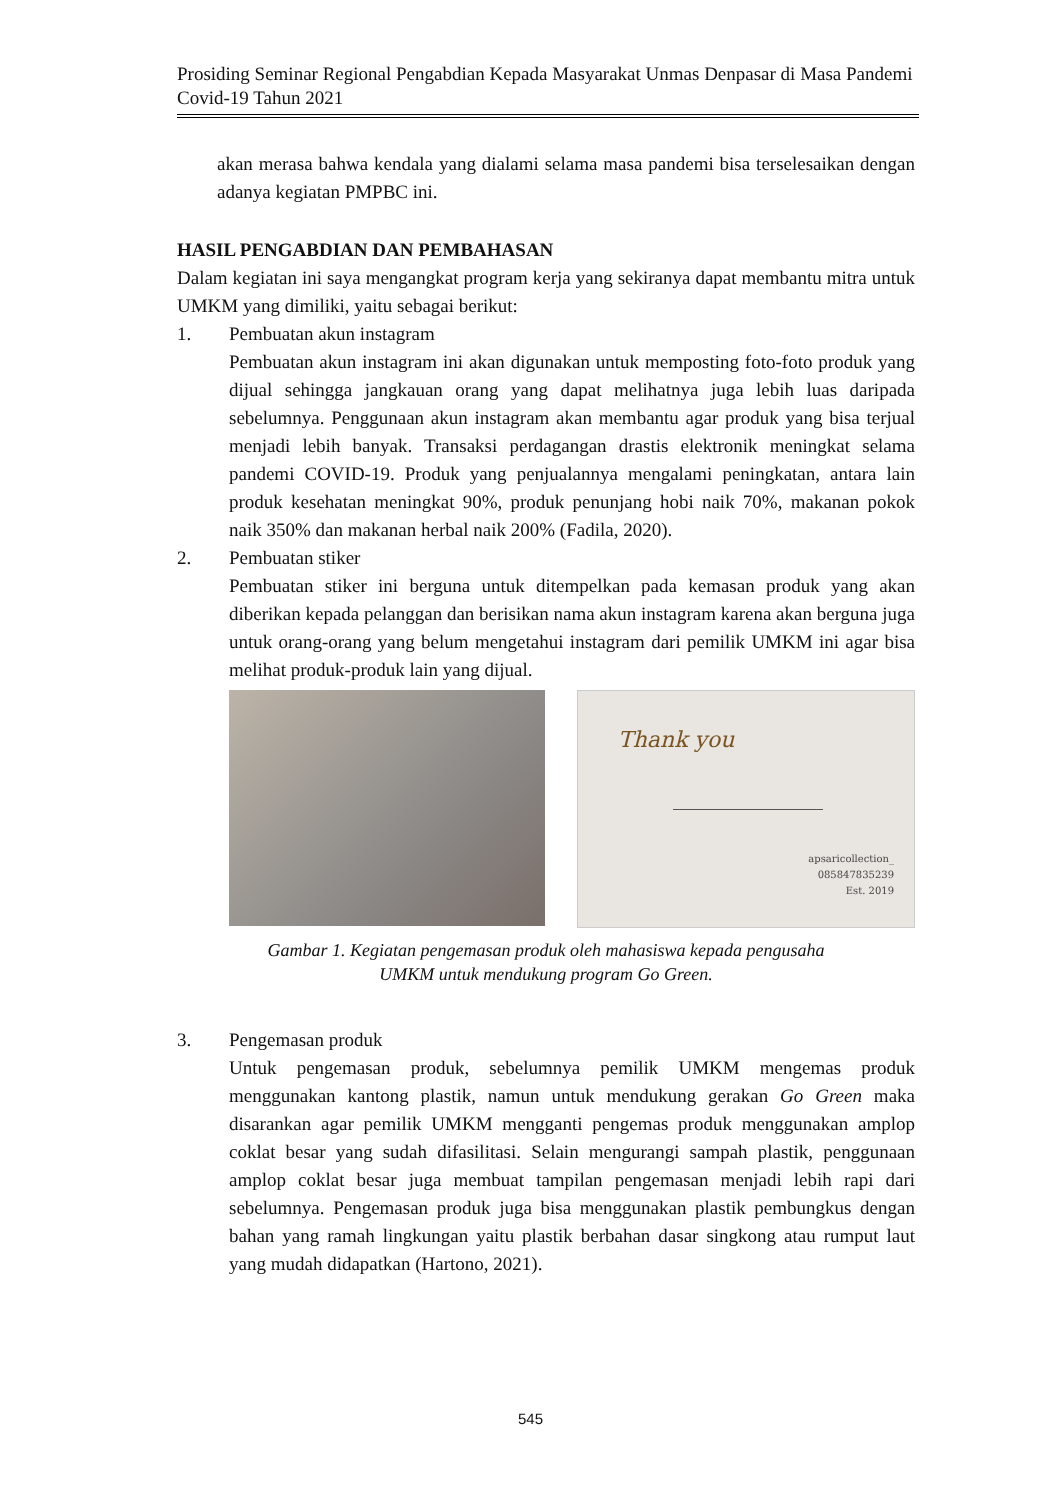Prosiding Seminar Regional Pengabdian Kepada Masyarakat Unmas Denpasar di Masa Pandemi Covid-19 Tahun 2021
akan merasa bahwa kendala yang dialami selama masa pandemi bisa terselesaikan dengan adanya kegiatan PMPBC ini.
HASIL PENGABDIAN DAN PEMBAHASAN
Dalam kegiatan ini saya mengangkat program kerja yang sekiranya dapat membantu mitra untuk UMKM yang dimiliki, yaitu sebagai berikut:
1. Pembuatan akun instagram
Pembuatan akun instagram ini akan digunakan untuk memposting foto-foto produk yang dijual sehingga jangkauan orang yang dapat melihatnya juga lebih luas daripada sebelumnya. Penggunaan akun instagram akan membantu agar produk yang bisa terjual menjadi lebih banyak. Transaksi perdagangan drastis elektronik meningkat selama pandemi COVID-19. Produk yang penjualannya mengalami peningkatan, antara lain produk kesehatan meningkat 90%, produk penunjang hobi naik 70%, makanan pokok naik 350% dan makanan herbal naik 200% (Fadila, 2020).
2. Pembuatan stiker
Pembuatan stiker ini berguna untuk ditempelkan pada kemasan produk yang akan diberikan kepada pelanggan dan berisikan nama akun instagram karena akan berguna juga untuk orang-orang yang belum mengetahui instagram dari pemilik UMKM ini agar bisa melihat produk-produk lain yang dijual.
Thank you
apsaricollection_
085847835239
Est. 2019
Gambar 1. Kegiatan pengemasan produk oleh mahasiswa kepada pengusaha
UMKM untuk mendukung program Go Green.
3. Pengemasan produk
Untuk pengemasan produk, sebelumnya pemilik UMKM mengemas produk menggunakan kantong plastik, namun untuk mendukung gerakan Go Green maka disarankan agar pemilik UMKM mengganti pengemas produk menggunakan amplop coklat besar yang sudah difasilitasi. Selain mengurangi sampah plastik, penggunaan amplop coklat besar juga membuat tampilan pengemasan menjadi lebih rapi dari sebelumnya. Pengemasan produk juga bisa menggunakan plastik pembungkus dengan bahan yang ramah lingkungan yaitu plastik berbahan dasar singkong atau rumput laut yang mudah didapatkan (Hartono, 2021).
545